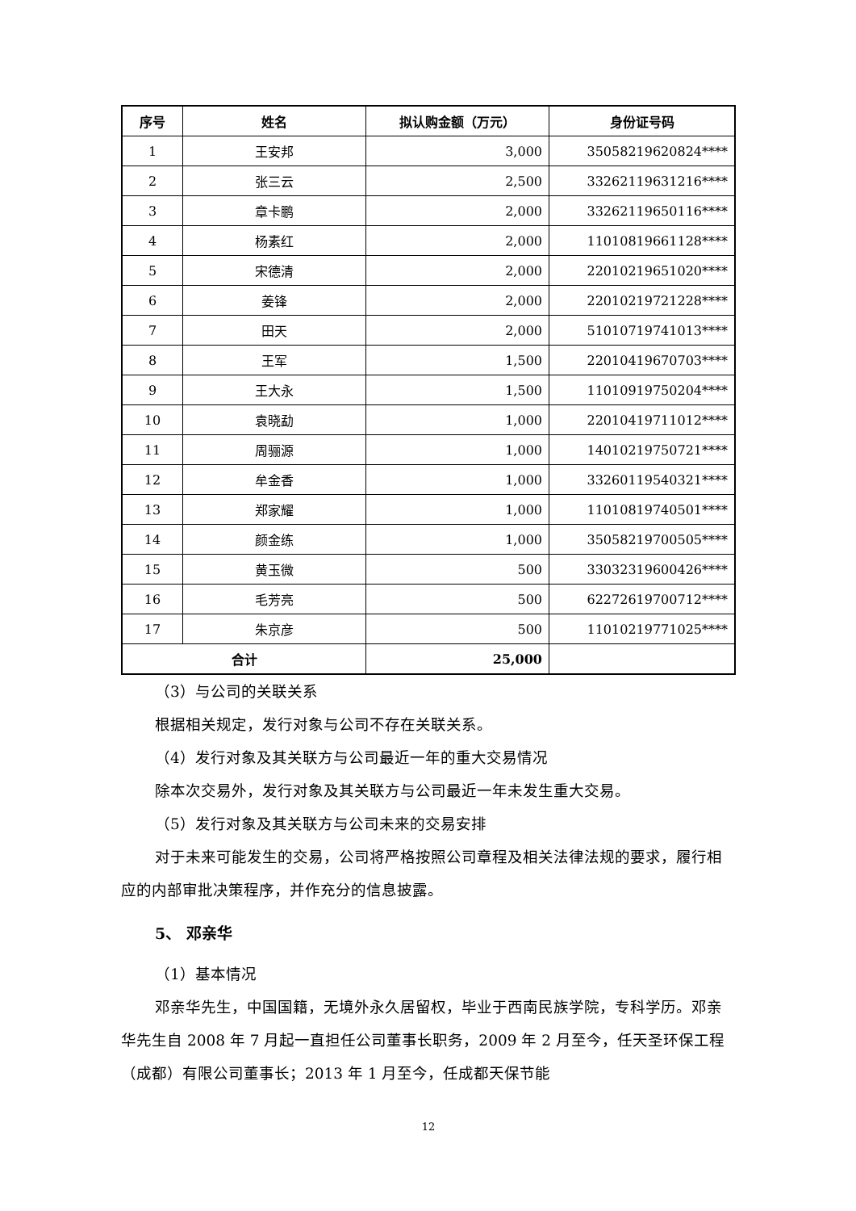| 序号 | 姓名 | 拟认购金额（万元） | 身份证号码 |
| --- | --- | --- | --- |
| 1 | 王安邦 | 3,000 | 35058219620824**** |
| 2 | 张三云 | 2,500 | 33262119631216**** |
| 3 | 章卡鹏 | 2,000 | 33262119650116**** |
| 4 | 杨素红 | 2,000 | 11010819661128**** |
| 5 | 宋德清 | 2,000 | 22010219651020**** |
| 6 | 姜锋 | 2,000 | 22010219721228**** |
| 7 | 田天 | 2,000 | 51010719741013**** |
| 8 | 王军 | 1,500 | 22010419670703**** |
| 9 | 王大永 | 1,500 | 11010919750204**** |
| 10 | 袁晓勐 | 1,000 | 22010419711012**** |
| 11 | 周骊源 | 1,000 | 14010219750721**** |
| 12 | 牟金香 | 1,000 | 33260119540321**** |
| 13 | 郑家耀 | 1,000 | 11010819740501**** |
| 14 | 颜金练 | 1,000 | 35058219700505**** |
| 15 | 黄玉微 | 500 | 33032319600426**** |
| 16 | 毛芳亮 | 500 | 62272619700712**** |
| 17 | 朱京彦 | 500 | 11010219771025**** |
| 合计 | | 25,000 | |
（3）与公司的关联关系
根据相关规定，发行对象与公司不存在关联关系。
（4）发行对象及其关联方与公司最近一年的重大交易情况
除本次交易外，发行对象及其关联方与公司最近一年未发生重大交易。
（5）发行对象及其关联方与公司未来的交易安排
对于未来可能发生的交易，公司将严格按照公司章程及相关法律法规的要求，履行相应的内部审批决策程序，并作充分的信息披露。
5、 邓亲华
（1）基本情况
邓亲华先生，中国国籍，无境外永久居留权，毕业于西南民族学院，专科学历。邓亲华先生自 2008 年 7 月起一直担任公司董事长职务，2009 年 2 月至今，任天圣环保工程（成都）有限公司董事长；2013 年 1 月至今，任成都天保节能
12